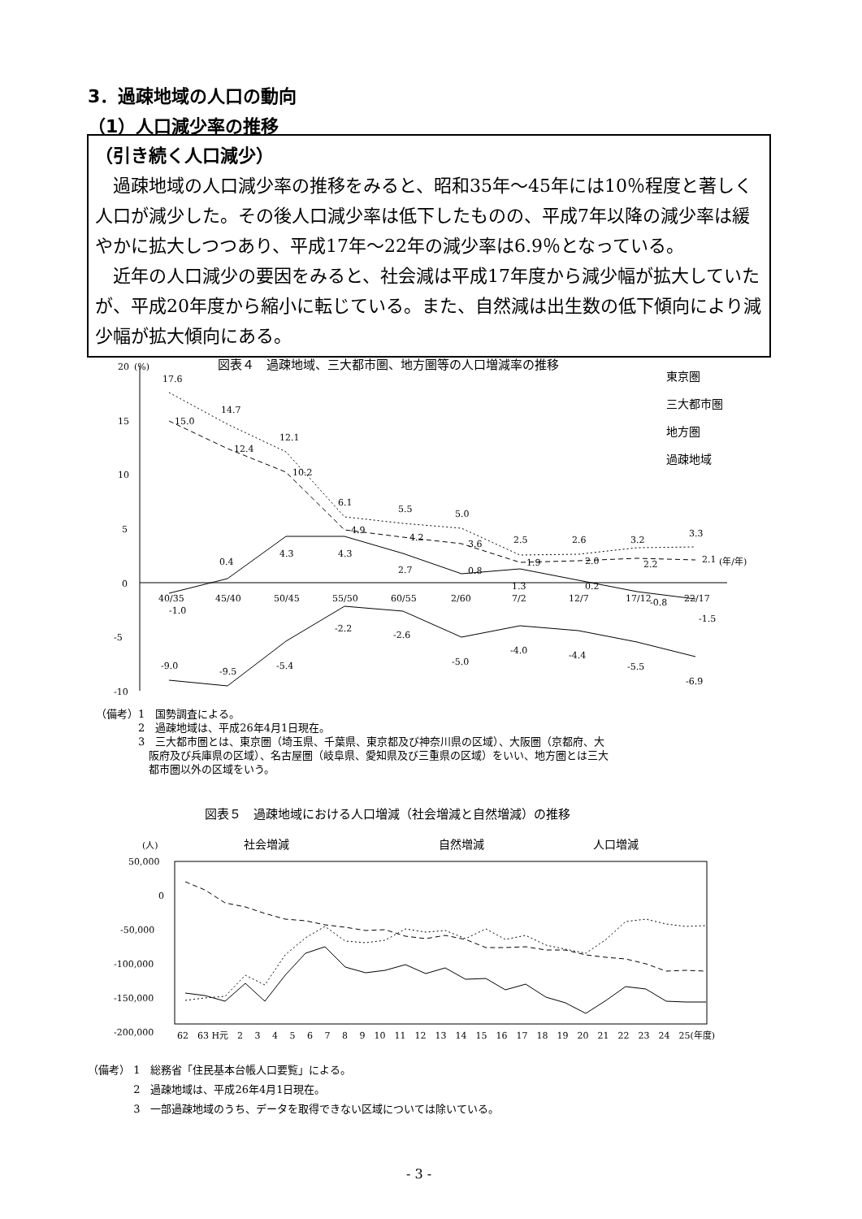3．過疎地域の人口の動向
（1）人口減少率の推移
（引き続く人口減少）
過疎地域の人口減少率の推移をみると、昭和35年～45年には10％程度と著しく人口が減少した。その後人口減少率は低下したものの、平成7年以降の減少率は緩やかに拡大しつつあり、平成17年～22年の減少率は6.9％となっている。
近年の人口減少の要因をみると、社会減は平成17年度から減少幅が拡大していたが、平成20年度から縮小に転じている。また、自然減は出生数の低下傾向により減少幅が拡大傾向にある。
図表４　過疎地域、三大都市圏、地方圏等の人口増減率の推移
(%)
20
15
10
5
0
-5
-10
40/35
45/40
50/45
55/50
60/55
2/60
7/2
12/7
17/12
22/17
(年/年)
17.6
14.7
12.1
6.1
5.5
5.0
2.5
2.6
3.2
3.3
15.0
12.4
10.2
4.9
4.2
3.6
1.9
2.0
2.2
2.1
-1.0
0.4
4.3
4.3
2.7
0.8
1.3
0.2
-0.8
-1.5
-9.0
-9.5
-5.4
-2.2
-2.6
-5.0
-4.0
-4.4
-5.5
-6.9
東京圏
三大都市圏
地方圏
過疎地域
（備考）1　国勢調査による。
　　　　2　過疎地域は、平成26年4月1日現在。
　　　　3　三大都市圏とは、東京圏（埼玉県、千葉県、東京都及び神奈川県の区域）、大阪圏（京都府、大
　　　　　阪府及び兵庫県の区域）、名古屋圏（岐阜県、愛知県及び三重県の区域）をいい、地方圏とは三大
　　　　　都市圏以外の区域をいう。
図表５　過疎地域における人口増減（社会増減と自然増減）の推移
(人)
社会増減
自然増減
人口増減
50,000
0
-50,000
-100,000
-150,000
-200,000
62　63 H元　2　 3　 4　 5　 6　 7　 8　 9　10　11　12　13　14　15　16　17　18　19　20　21　22　23　24　25(年度)
（備考） 1　総務省「住民基本台帳人口要覧」による。
　　　　 2　過疎地域は、平成26年4月1日現在。
　　　　 3　一部過疎地域のうち、データを取得できない区域については除いている。
- 3 -